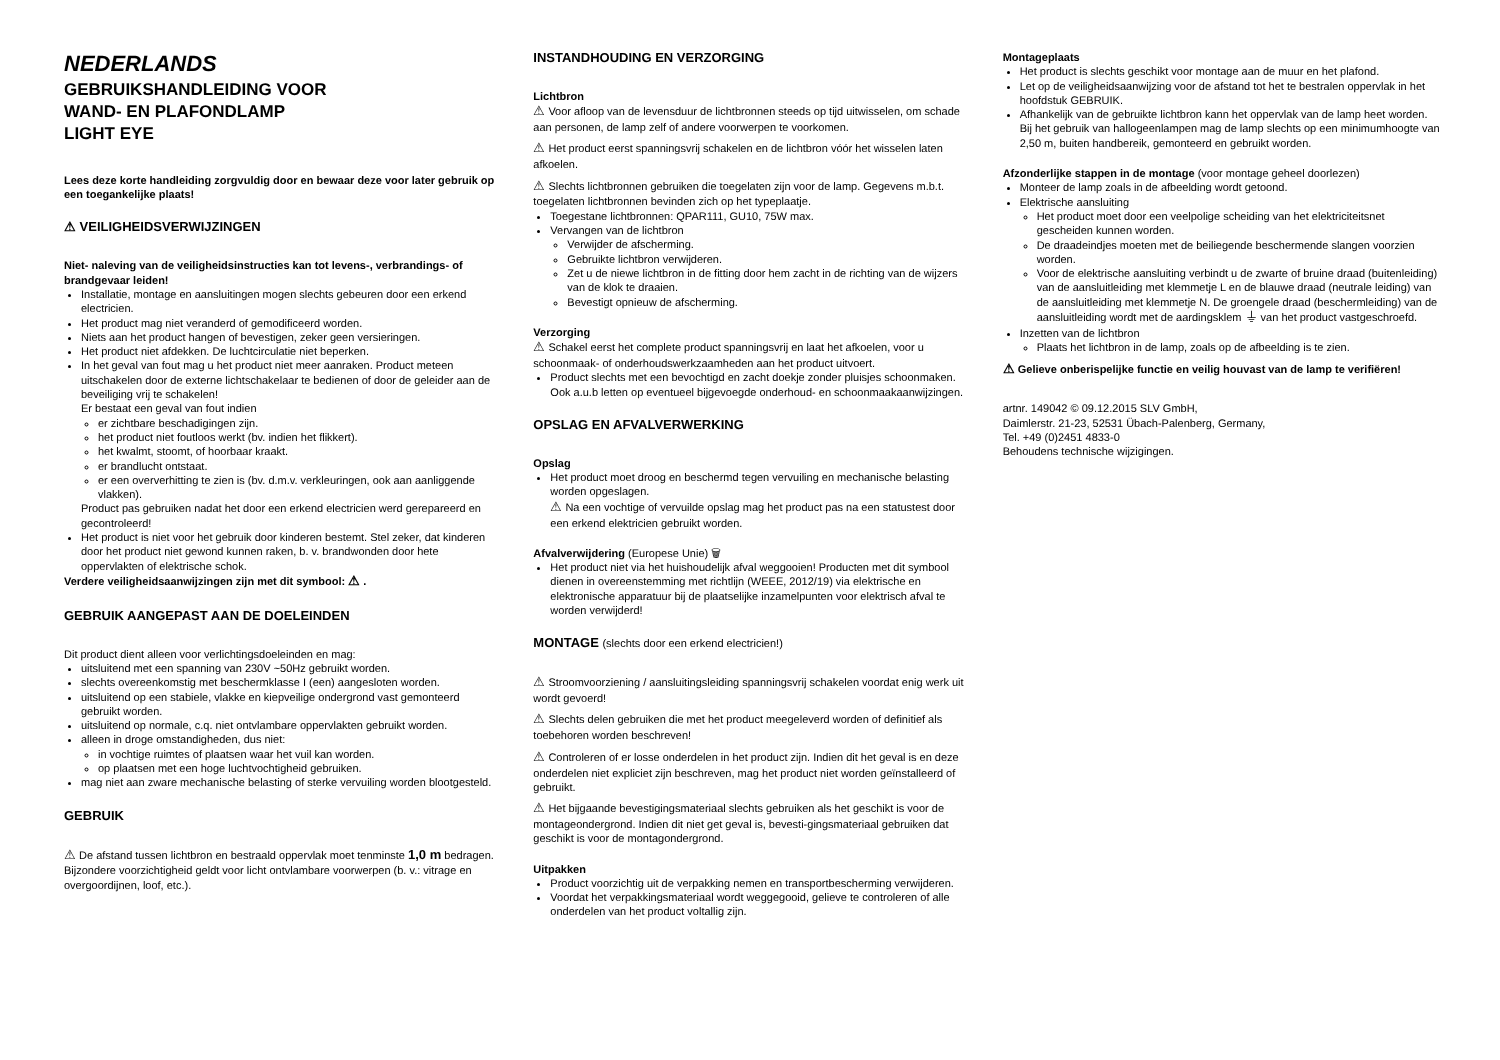NEDERLANDS
GEBRUIKSHANDLEIDING VOOR
WAND- EN PLAFONDLAMP
LIGHT EYE
Lees deze korte handleiding zorgvuldig door en bewaar deze voor later gebruik op een toegankelijke plaats!
⚠ VEILIGHEIDSVERWIJZINGEN
Niet- naleving van de veiligheidsinstructies kan tot levens-, verbrandings- of brandgevaar leiden!
Installatie, montage en aansluitingen mogen slechts gebeuren door een erkend electricien.
Het product mag niet veranderd of gemodificeerd worden.
Niets aan het product hangen of bevestigen, zeker geen versieringen.
Het product niet afdekken. De luchtcirculatie niet beperken.
In het geval van fout mag u het product niet meer aanraken. Product meteen uitschakelen door de externe lichtschakelaar te bedienen of door de geleider aan de beveiliging vrij te schakelen!
Er bestaat een geval van fout indien
er zichtbare beschadigingen zijn.
het product niet foutloos werkt (bv. indien het flikkert).
het kwalmt, stoomt, of hoorbaar kraakt.
er brandlucht ontstaat.
er een oververhitting te zien is (bv. d.m.v. verkleuringen, ook aan aanliggende vlakken).
Product pas gebruiken nadat het door een erkend electricien werd gerepareerd en gecontroleerd!
Het product is niet voor het gebruik door kinderen bestemt. Stel zeker, dat kinderen door het product niet gewond kunnen raken, b. v. brandwonden door hete oppervlakten of elektrische schok.
Verdere veiligheidsaanwijzingen zijn met dit symbool: ⚠ .
GEBRUIK AANGEPAST AAN DE DOELEINDEN
Dit product dient alleen voor verlichtingsdoeleinden en mag:
uitsluitend met een spanning van 230V ~50Hz gebruikt worden.
slechts overeenkomstig met beschermklasse I (een) aangesloten worden.
uitsluitend op een stabiele, vlakke en kiepveilige ondergrond vast gemonteerd gebruikt worden.
uitsluitend op normale, c.q. niet ontvlambare oppervlakten gebruikt worden.
alleen in droge omstandigheden, dus niet:
in vochtige ruimtes of plaatsen waar het vuil kan worden.
op plaatsen met een hoge luchtvochtigheid gebruiken.
mag niet aan zware mechanische belasting of sterke vervuiling worden blootgesteld.
GEBRUIK
⚠ De afstand tussen lichtbron en bestraald oppervlak moet tenminste 1,0 m bedragen. Bijzondere voorzichtigheid geldt voor licht ontvlambare voorwerpen (b. v.: vitrage en overgoordijnen, loof, etc.).
INSTANDHOUDING EN VERZORGING
Lichtbron
⚠ Voor afloop van de levensduur de lichtbronnen steeds op tijd uitwisselen, om schade aan personen, de lamp zelf of andere voorwerpen te voorkomen.
⚠ Het product eerst spanningsvrij schakelen en de lichtbron vóór het wisselen laten afkoelen.
⚠ Slechts lichtbronnen gebruiken die toegelaten zijn voor de lamp. Gegevens m.b.t. toegelaten lichtbronnen bevinden zich op het typeplaatje.
Toegestane lichtbronnen: QPAR111, GU10, 75W max.
Vervangen van de lichtbron
Verwijder de afscherming.
Gebruikte lichtbron verwijderen.
Zet u de niewe lichtbron in de fitting door hem zacht in de richting van de wijzers van de klok te draaien.
Bevestigt opnieuw de afscherming.
Verzorging
⚠ Schakel eerst het complete product spanningsvrij en laat het afkoelen, voor u schoonmaak- of onderhoudswerkzaamheden aan het product uitvoert.
Product slechts met een bevochtigd en zacht doekje zonder pluisjes schoonmaken. Ook a.u.b letten op eventueel bijgevoegde onderhoud- en schoonmaakaanwijzingen.
OPSLAG EN AFVALVERWERKING
Opslag
Het product moet droog en beschermd tegen vervuiling en mechanische belasting worden opgeslagen.
⚠ Na een vochtige of vervuilde opslag mag het product pas na een statustest door een erkend elektricien gebruikt worden.
Afvalverwijdering (Europese Unie) 🗑
Het product niet via het huishoudelijk afval weggooien! Producten met dit symbool dienen in overeenstemming met richtlijn (WEEE, 2012/19) via elektrische en elektronische apparatuur bij de plaatselijke inzamelpunten voor elektrisch afval te worden verwijderd!
MONTAGE (slechts door een erkend electricien!)
⚠ Stroomvoorziening / aansluitingsleiding spanningsvrij schakelen voordat enig werk uit wordt gevoerd!
⚠ Slechts delen gebruiken die met het product meegeleverd worden of definitief als toebehoren worden beschreven!
⚠ Controleren of er losse onderdelen in het product zijn. Indien dit het geval is en deze onderdelen niet expliciet zijn beschreven, mag het product niet worden geïnstalleerd of gebruikt.
⚠ Het bijgaande bevestigingsmateriaal slechts gebruiken als het geschikt is voor de montageondergrond. Indien dit niet get geval is, bevesti-gingsmateriaal gebruiken dat geschikt is voor de montagondergrond.
Uitpakken
Product voorzichtig uit de verpakking nemen en transportbescherming verwijderen.
Voordat het verpakkingsmateriaal wordt weggegooid, gelieve te controleren of alle onderdelen van het product voltallig zijn.
Montageplaats
Het product is slechts geschikt voor montage aan de muur en het plafond.
Let op de veiligheidsaanwijzing voor de afstand tot het te bestralen oppervlak in het hoofdstuk GEBRUIK.
Afhankelijk van de gebruikte lichtbron kann het oppervlak van de lamp heet worden. Bij het gebruik van hallogeenlampen mag de lamp slechts op een minimumhoogte van 2,50 m, buiten handbereik, gemonteerd en gebruikt worden.
Afzonderlijke stappen in de montage (voor montage geheel doorlezen)
Monteer de lamp zoals in de afbeelding wordt getoond.
Elektrische aansluiting
Het product moet door een veelpolige scheiding van het elektriciteitsnet gescheiden kunnen worden.
De draadeindjes moeten met de beiliegende beschermende slangen voorzien worden.
Voor de elektrische aansluiting verbindt u de zwarte of bruine draad (buitenleiding) van de aansluitleiding met klemmetje L en de blauwe draad (neutrale leiding) van de aansluitleiding met klemmetje N. De groengele draad (beschermleiding) van de aansluitleiding wordt met de aardingsklem ⏚ van het product vastgeschroefd.
Inzetten van de lichtbron
Plaats het lichtbron in de lamp, zoals op de afbeelding is te zien.
⚠ Gelieve onberispelijke functie en veilig houvast van de lamp te verifiëren!
artnr. 149042 © 09.12.2015 SLV GmbH,
Daimlerstr. 21-23, 52531 Übach-Palenberg, Germany,
Tel. +49 (0)2451 4833-0
Behoudens technische wijzigingen.